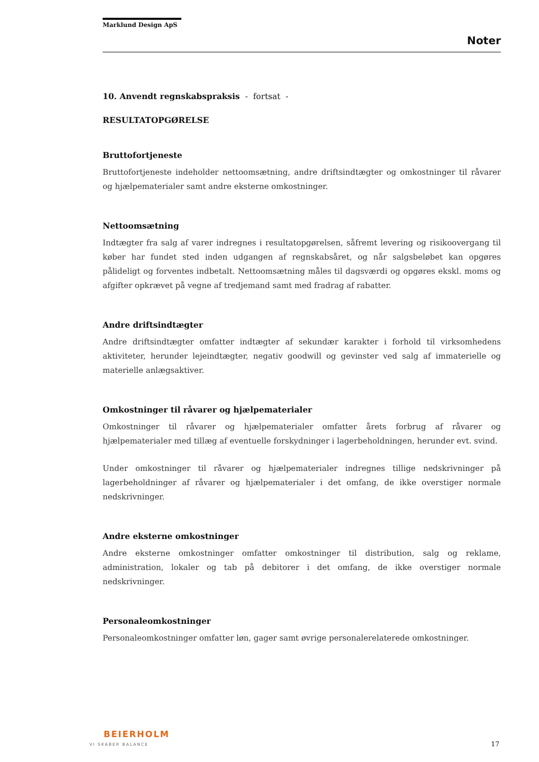Marklund Design ApS
Noter
10. Anvendt regnskabspraksis - fortsat -
RESULTATOPGØRELSE
Bruttofortjeneste
Bruttofortjeneste indeholder nettoomsætning, andre driftsindtægter og omkostninger til råvarer og hjælpematerialer samt andre eksterne omkostninger.
Nettoomsætning
Indtægter fra salg af varer indregnes i resultatopgørelsen, såfremt levering og risikoovergang til køber har fundet sted inden udgangen af regnskabsåret, og når salgsbeløbet kan opgøres pålideligt og forventes indbetalt. Nettoomsætning måles til dagsværdi og opgøres ekskl. moms og afgifter opkrævet på vegne af tredjemand samt med fradrag af rabatter.
Andre driftsindtægter
Andre driftsindtægter omfatter indtægter af sekundær karakter i forhold til virksomhedens aktiviteter, herunder lejeindtægter, negativ goodwill og gevinster ved salg af immaterielle og materielle anlægsaktiver.
Omkostninger til råvarer og hjælpematerialer
Omkostninger til råvarer og hjælpematerialer omfatter årets forbrug af råvarer og hjælpematerialer med tillæg af eventuelle forskydninger i lagerbeholdningen, herunder evt. svind.
Under omkostninger til råvarer og hjælpematerialer indregnes tillige nedskrivninger på lagerbeholdninger af råvarer og hjælpematerialer i det omfang, de ikke overstiger normale nedskrivninger.
Andre eksterne omkostninger
Andre eksterne omkostninger omfatter omkostninger til distribution, salg og reklame, administration, lokaler og tab på debitorer i det omfang, de ikke overstiger normale nedskrivninger.
Personaleomkostninger
Personaleomkostninger omfatter løn, gager samt øvrige personalerelaterede omkostninger.
BEIERHOLM
VI SKABER BALANCE 17